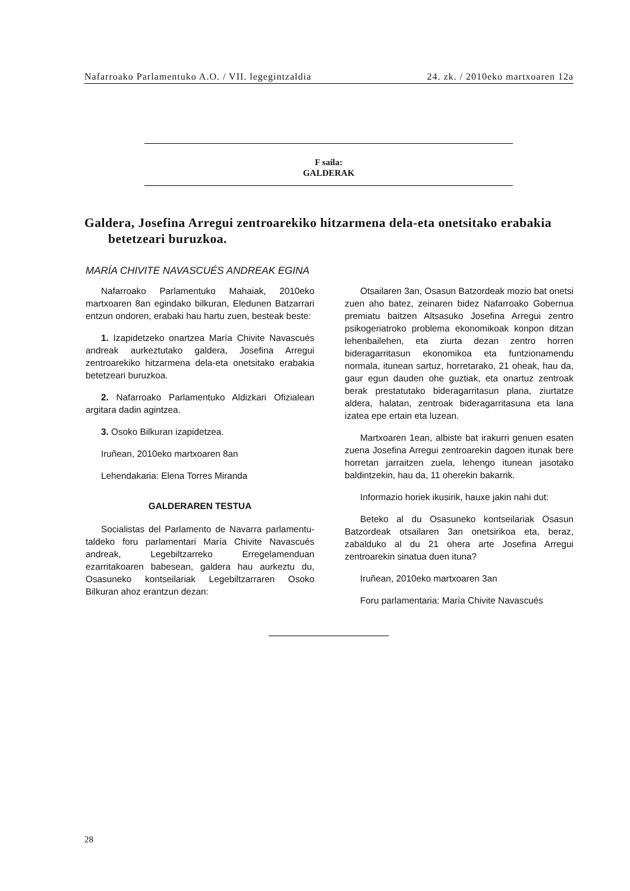Nafarroako Parlamentuko A.O. / VII. legegintzaldia 24. zk. / 2010eko martxoaren 12a
F saila:
GALDERAK
Galdera, Josefina Arregui zentroarekiko hitzarmena dela-eta onetsitako erabakia betetzeari buruzkoa.
MARÍA CHIVITE NAVASCUÉS ANDREAK EGINA
Nafarroako Parlamentuko Mahaiak, 2010eko martxoaren 8an egindako bilkuran, Eledunen Batzarrari entzun ondoren, erabaki hau hartu zuen, besteak beste:
1. Izapidetzeko onartzea María Chivite Navascués andreak aurkeztutako galdera, Josefina Arregui zentroarekiko hitzarmena dela-eta onetsitako erabakia betetzeari buruzkoa.
2. Nafarroako Parlamentuko Aldizkari Ofizialean argitara dadin agintzea.
3. Osoko Bilkuran izapidetzea.
Iruñean, 2010eko martxoaren 8an
Lehendakaria: Elena Torres Miranda
GALDERAREN TESTUA
Socialistas del Parlamento de Navarra parlamentu-taldeko foru parlamentari María Chivite Navascués andreak, Legebiltzarreko Erregelamenduan ezarritakoaren babesean, galdera hau aurkeztu du, Osasuneko kontseilariak Legebiltzarraren Osoko Bilkuran ahoz erantzun dezan:
Otsailaren 3an, Osasun Batzordeak mozio bat onetsi zuen aho batez, zeinaren bidez Nafarroako Gobernua premiatu baitzen Altsasuko Josefina Arregui zentro psikogeriatroko problema ekonomikoak konpon ditzan lehenbailehen, eta ziurta dezan zentro horren bideragarritasun ekonomikoa eta funtzionamendu normala, itunean sartuz, horretarako, 21 oheak, hau da, gaur egun dauden ohe guztiak, eta onartuz zentroak berak prestatutako bideragarritasun plana, ziurtatze aldera, halatan, zentroak bideragarritasuna eta lana izatea epe ertain eta luzean.
Martxoaren 1ean, albiste bat irakurri genuen esaten zuena Josefina Arregui zentroarekin dagoen itunak bere horretan jarraitzen zuela, lehengo itunean jasotako baldintzekin, hau da, 11 oherekin bakarrik.
Informazio horiek ikusirik, hauxe jakin nahi dut:
Beteko al du Osasuneko kontseilariak Osasun Batzordeak otsailaren 3an onetsirikoa eta, beraz, zabalduko al du 21 ohera arte Josefina Arregui zentroarekin sinatua duen ituna?
Iruñean, 2010eko martxoaren 3an
Foru parlamentaria: María Chivite Navascués
28